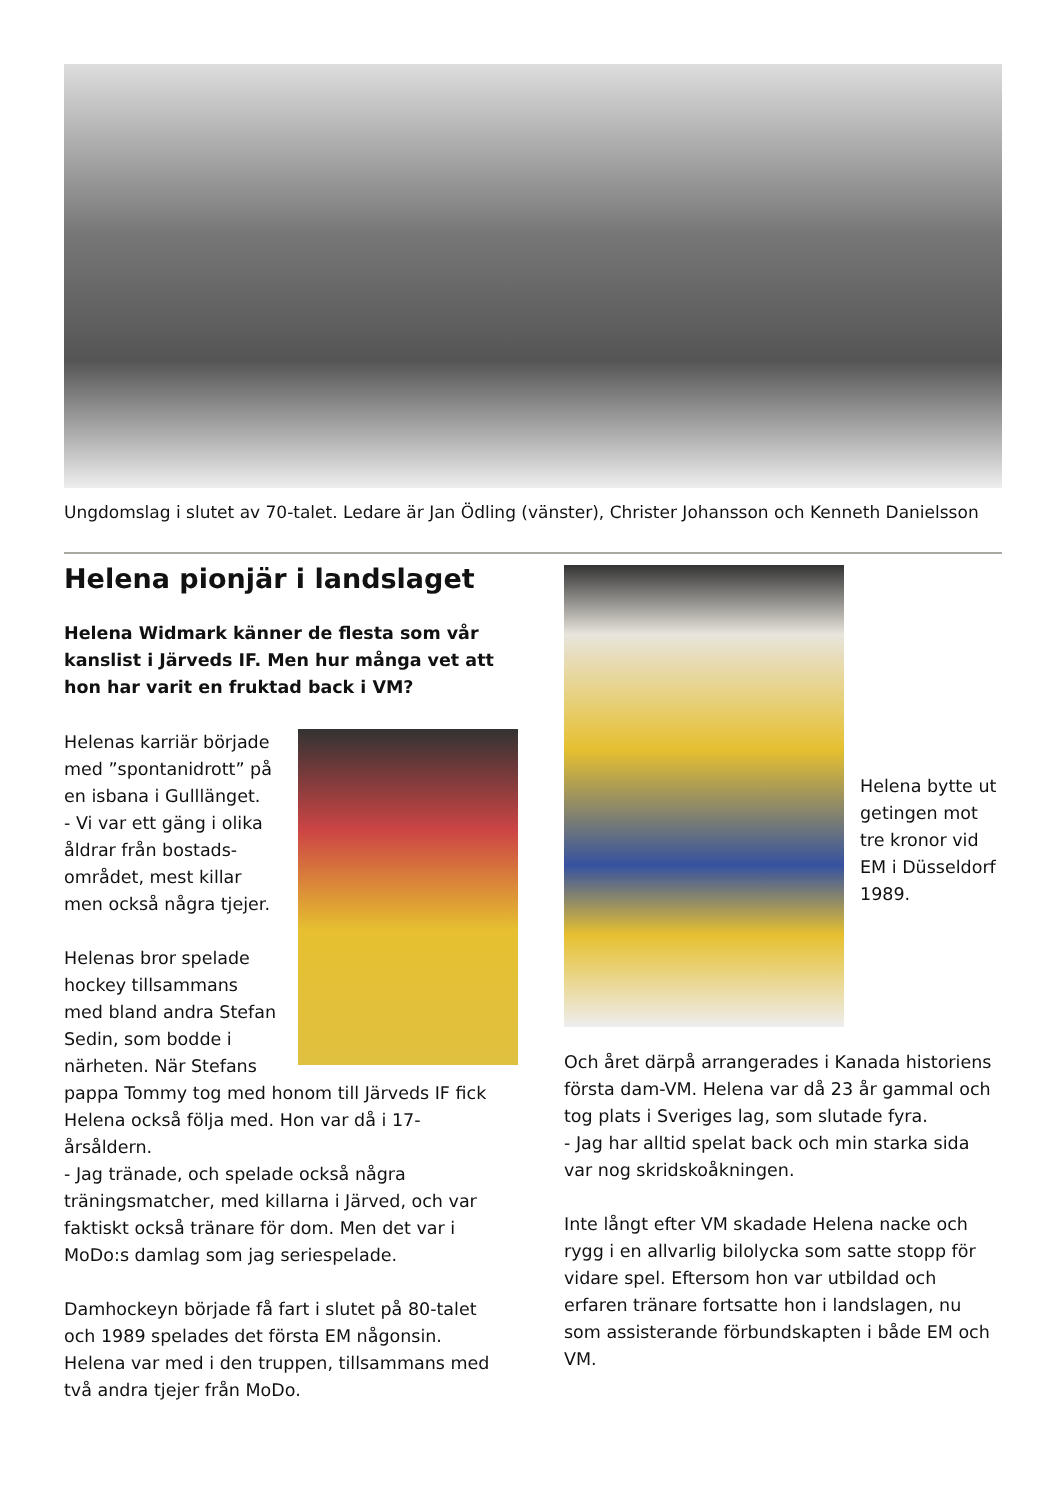Ungdomslag i slutet av 70-talet. Ledare är Jan Ödling (vänster), Christer Johansson och Kenneth Danielsson
Helena pionjär i landslaget
Helena Widmark känner de flesta som vår kanslist i Järveds IF. Men hur många vet att hon har varit en fruktad back i VM?
Helenas karriär började med ”spontanidrott” på en isbana i Gulllänget.
- Vi var ett gäng i olika åldrar från bostads-området, mest killar men också några tjejer.
Helenas bror spelade hockey tillsammans med bland andra Stefan Sedin, som bodde i närheten. När Stefans pappa Tommy tog med honom till Järveds IF fick Helena också följa med. Hon var då i 17-årsåldern.
- Jag tränade, och spelade också några träningsmatcher, med killarna i Järved, och var faktiskt också tränare för dom. Men det var i MoDo:s damlag som jag seriespelade.
Damhockeyn började få fart i slutet på 80-talet och 1989 spelades det första EM någonsin. Helena var med i den truppen, tillsammans med två andra tjejer från MoDo.
Helena bytte ut getingen mot tre kronor vid EM i Düsseldorf 1989.
Och året därpå arrangerades i Kanada historiens första dam-VM. Helena var då 23 år gammal och tog plats i Sveriges lag, som slutade fyra.
- Jag har alltid spelat back och min starka sida var nog skridskoåkningen.
Inte långt efter VM skadade Helena nacke och rygg i en allvarlig bilolycka som satte stopp för vidare spel. Eftersom hon var utbildad och erfaren tränare fortsatte hon i landslagen, nu som assisterande förbundskapten i både EM och VM.